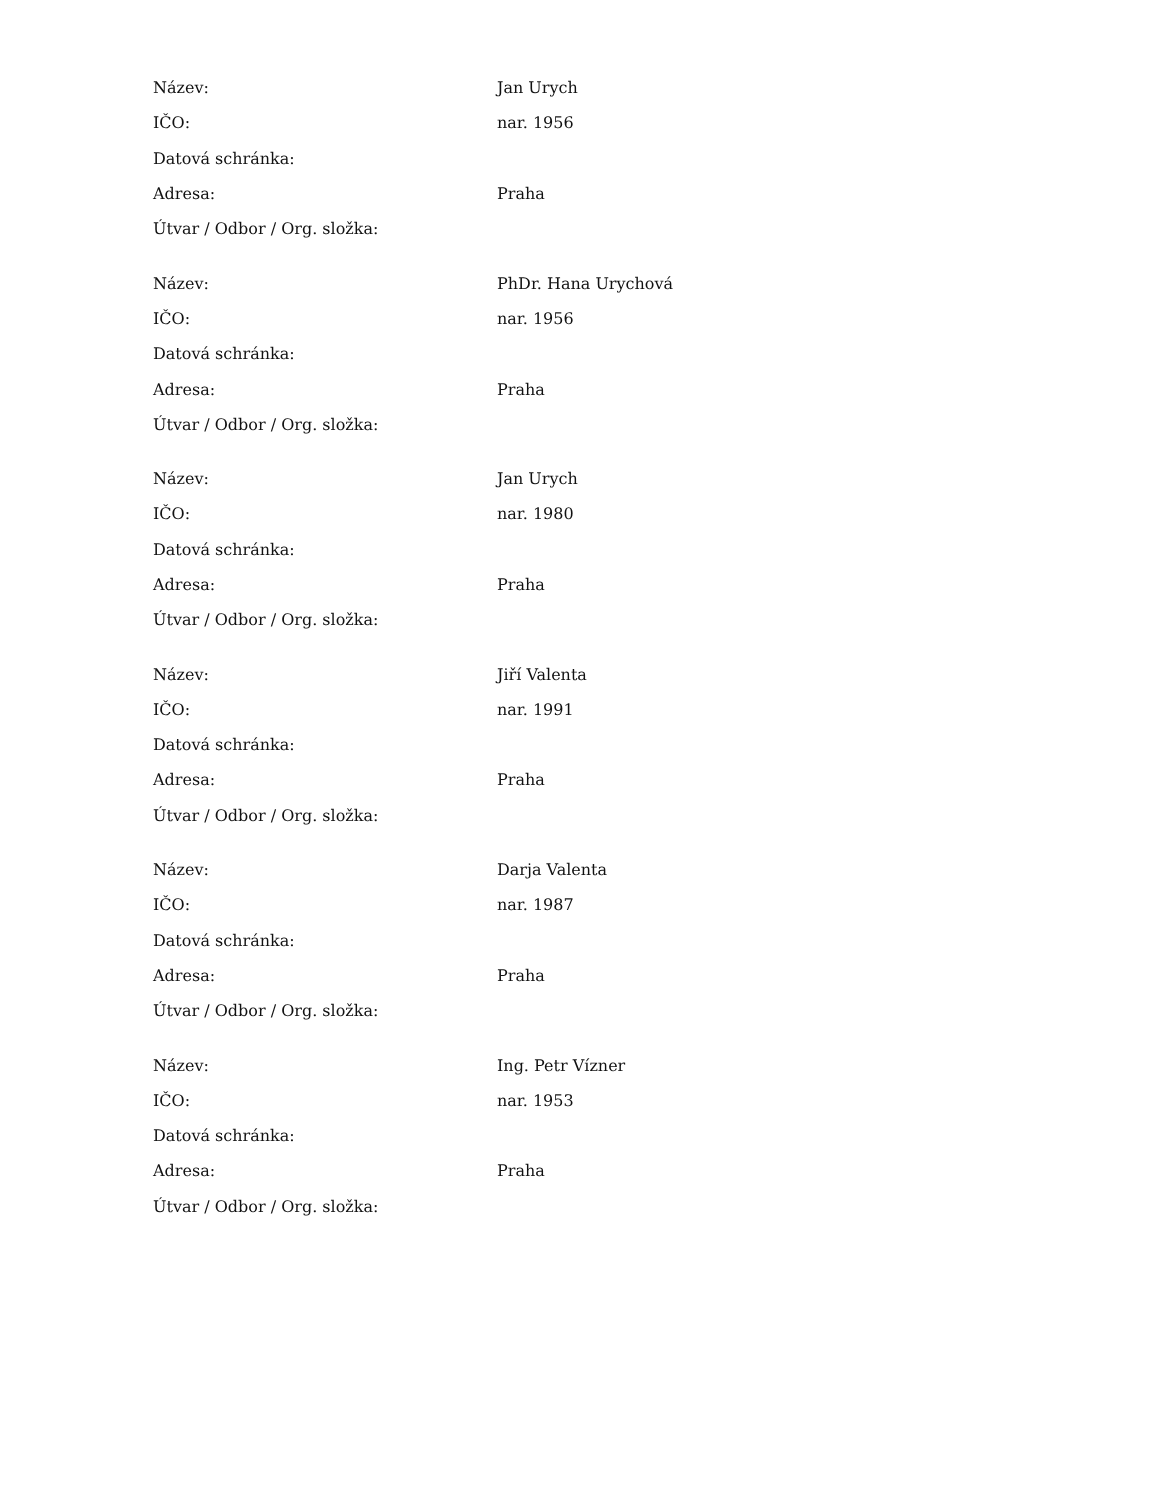| Název: | Jan Urych |
| IČO: | nar. 1956 |
| Datová schránka: | |
| Adresa: | Praha |
| Útvar / Odbor / Org. složka: | |
| Název: | PhDr. Hana Urychová |
| IČO: | nar. 1956 |
| Datová schránka: | |
| Adresa: | Praha |
| Útvar / Odbor / Org. složka: | |
| Název: | Jan Urych |
| IČO: | nar. 1980 |
| Datová schránka: | |
| Adresa: | Praha |
| Útvar / Odbor / Org. složka: | |
| Název: | Jiří Valenta |
| IČO: | nar. 1991 |
| Datová schránka: | |
| Adresa: | Praha |
| Útvar / Odbor / Org. složka: | |
| Název: | Darja Valenta |
| IČO: | nar. 1987 |
| Datová schránka: | |
| Adresa: | Praha |
| Útvar / Odbor / Org. složka: | |
| Název: | Ing. Petr Vízner |
| IČO: | nar. 1953 |
| Datová schránka: | |
| Adresa: | Praha |
| Útvar / Odbor / Org. složka: | |